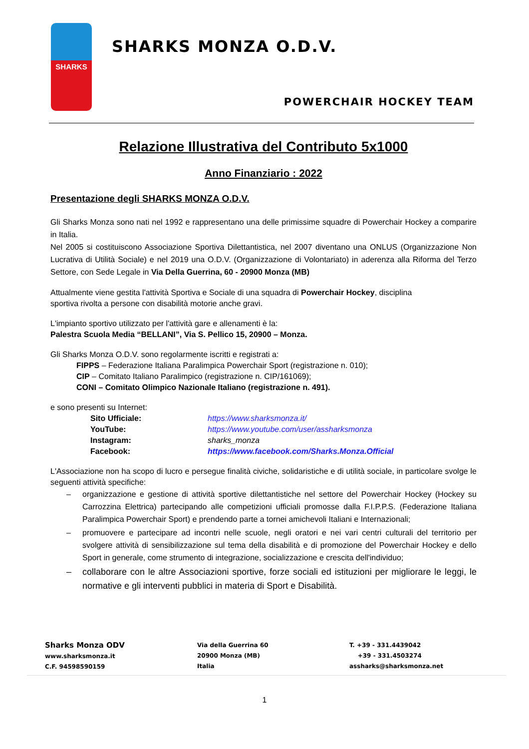SHARKS
SHARKS MONZA O.D.V.
POWERCHAIR HOCKEY TEAM
Relazione Illustrativa del Contributo 5x1000
Anno Finanziario : 2022
Presentazione degli SHARKS MONZA O.D.V.
Gli Sharks Monza sono nati nel 1992 e rappresentano una delle primissime squadre di Powerchair Hockey a comparire in Italia.
Nel 2005 si costituiscono Associazione Sportiva Dilettantistica, nel 2007 diventano una ONLUS (Organizzazione Non Lucrativa di Utilità Sociale) e nel 2019 una O.D.V. (Organizzazione di Volontariato) in aderenza alla Riforma del Terzo Settore, con Sede Legale in Via Della Guerrina, 60 - 20900 Monza (MB)
Attualmente viene gestita l'attività Sportiva e Sociale di una squadra di Powerchair Hockey, disciplina
sportiva rivolta a persone con disabilità motorie anche gravi.
L'impianto sportivo utilizzato per l'attività gare e allenamenti è la:
Palestra Scuola Media “BELLANI”, Via S. Pellico 15, 20900 – Monza.
Gli Sharks Monza O.D.V. sono regolarmente iscritti e registrati a:
FIPPS – Federazione Italiana Paralimpica Powerchair Sport (registrazione n. 010);
CIP – Comitato Italiano Paralimpico (registrazione n. CIP/161069);
CONI – Comitato Olimpico Nazionale Italiano (registrazione n. 491).
e sono presenti su Internet:
Sito Ufficiale: https://www.sharksmonza.it/ YouTube: https://www.youtube.com/user/assharksmonza Instagram: sharks_monza Facebook: https://www.facebook.com/Sharks.Monza.Official
L'Associazione non ha scopo di lucro e persegue finalità civiche, solidaristiche e di utilità sociale, in particolare svolge le seguenti attività specifiche:
– organizzazione e gestione di attività sportive dilettantistiche nel settore del Powerchair Hockey (Hockey su Carrozzina Elettrica) partecipando alle competizioni ufficiali promosse dalla F.I.P.P.S. (Federazione Italiana Paralimpica Powerchair Sport) e prendendo parte a tornei amichevoli Italiani e Internazionali;
– promuovere e partecipare ad incontri nelle scuole, negli oratori e nei vari centri culturali del territorio per svolgere attività di sensibilizzazione sul tema della disabilità e di promozione del Powerchair Hockey e dello Sport in generale, come strumento di integrazione, socializzazione e crescita dell'individuo;
– collaborare con le altre Associazioni sportive, forze sociali ed istituzioni per migliorare le leggi, le normative e gli interventi pubblici in materia di Sport e Disabilità.
Sharks Monza ODV
www.sharksmonza.it
C.F. 94598590159
Via della Guerrina 60
20900 Monza (MB)
Italia
T. +39 - 331.4439042
+39 - 331.4503274
assharks@sharksmonza.net
1